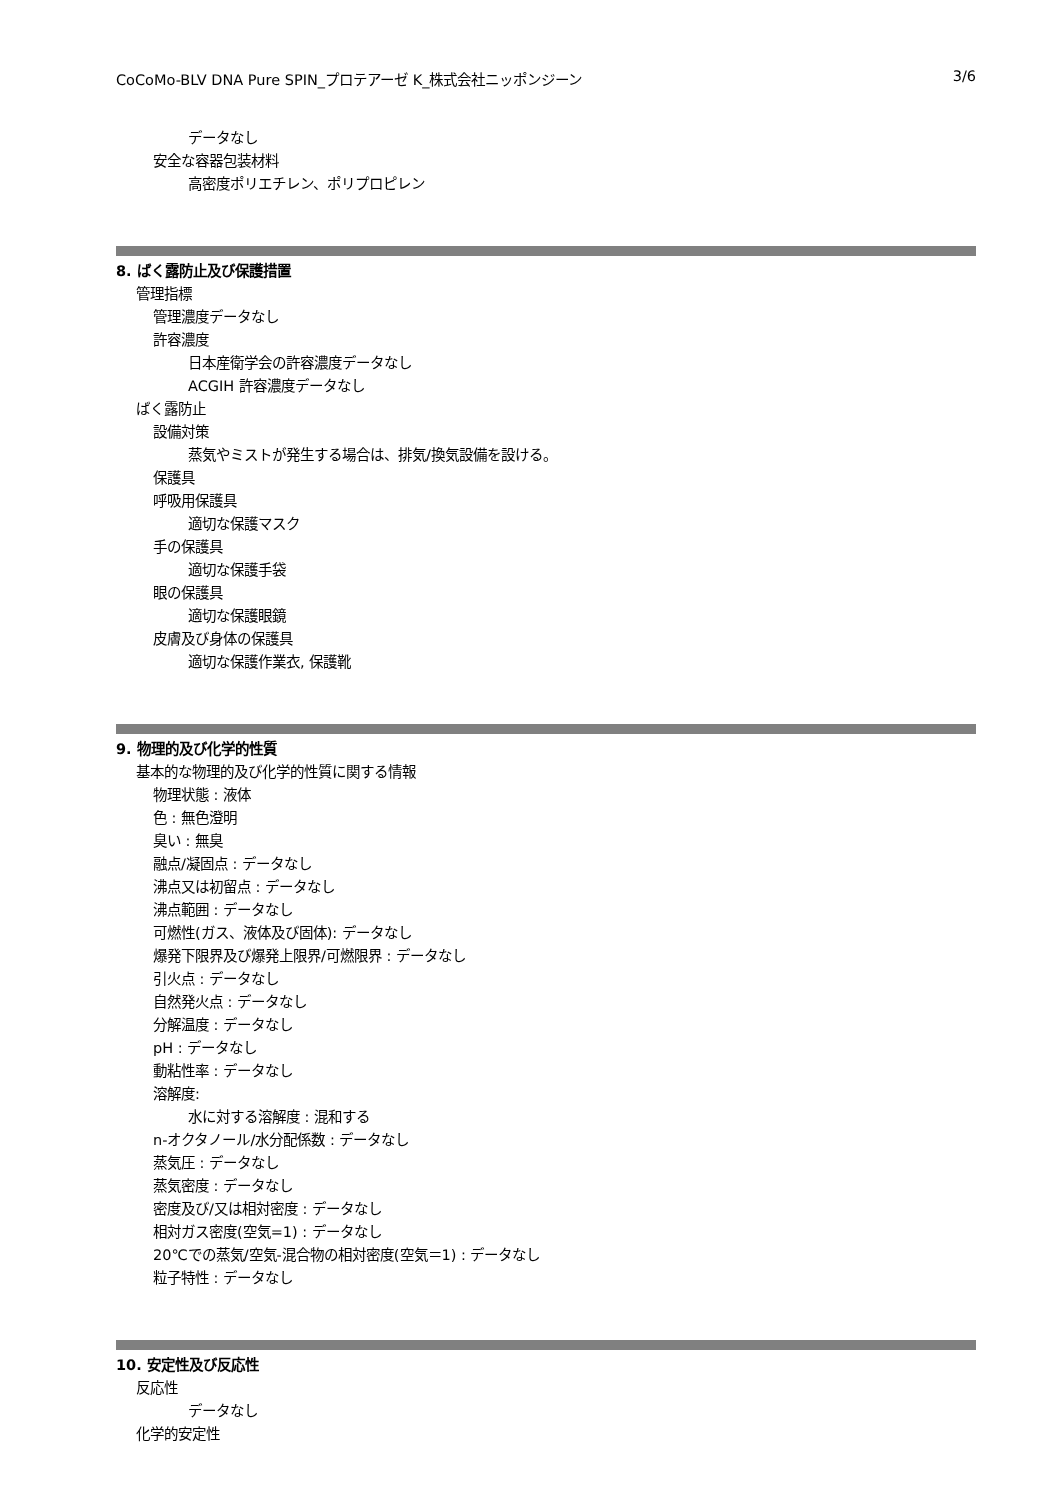CoCoMo-BLV DNA Pure SPIN_プロテアーゼ K_株式会社ニッポンジーン 3/6
データなし
安全な容器包装材料
高密度ポリエチレン、ポリプロピレン
8. ばく露防止及び保護措置
管理指標
管理濃度データなし
許容濃度
日本産衛学会の許容濃度データなし
ACGIH 許容濃度データなし
ばく露防止
設備対策
蒸気やミストが発生する場合は、排気/換気設備を設ける。
保護具
呼吸用保護具
適切な保護マスク
手の保護具
適切な保護手袋
眼の保護具
適切な保護眼鏡
皮膚及び身体の保護具
適切な保護作業衣, 保護靴
9. 物理的及び化学的性質
基本的な物理的及び化学的性質に関する情報
物理状態 : 液体
色 : 無色澄明
臭い : 無臭
融点/凝固点 : データなし
沸点又は初留点 : データなし
沸点範囲 : データなし
可燃性(ガス、液体及び固体): データなし
爆発下限界及び爆発上限界/可燃限界 : データなし
引火点 : データなし
自然発火点 : データなし
分解温度 : データなし
pH : データなし
動粘性率 : データなし
溶解度:
水に対する溶解度 : 混和する
n-オクタノール/水分配係数 : データなし
蒸気圧 : データなし
蒸気密度 : データなし
密度及び/又は相対密度 : データなし
相対ガス密度(空気=1) : データなし
20℃での蒸気/空気-混合物の相対密度(空気＝1) : データなし
粒子特性 : データなし
10. 安定性及び反応性
反応性
データなし
化学的安定性